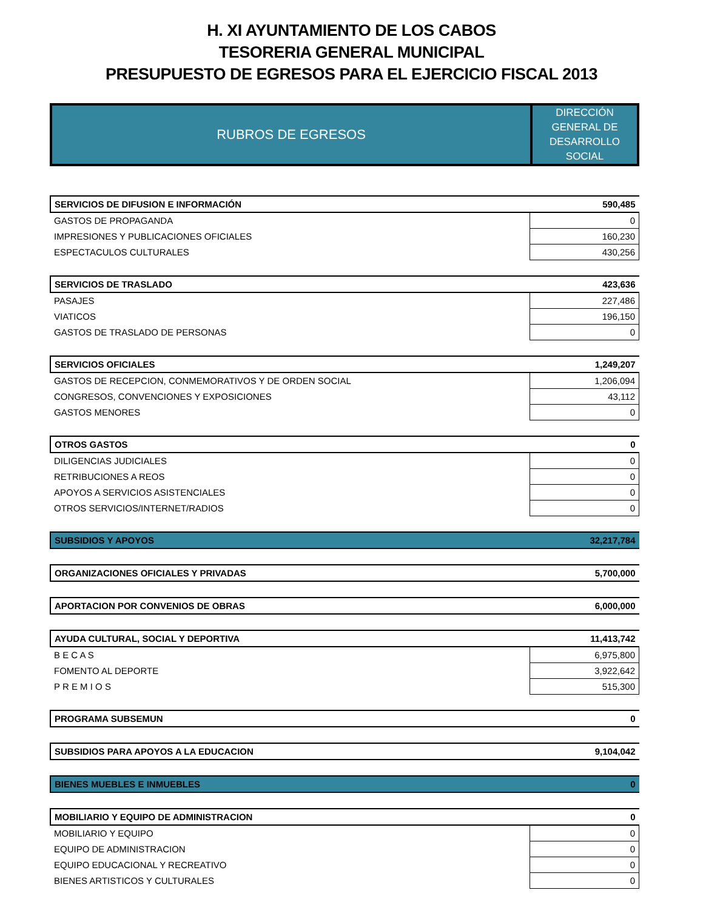H. XI AYUNTAMIENTO DE LOS CABOS
TESORERIA GENERAL MUNICIPAL
PRESUPUESTO DE EGRESOS PARA EL EJERCICIO FISCAL 2013
| RUBROS DE EGRESOS | DIRECCIÓN GENERAL DE DESARROLLO SOCIAL |
| SERVICIOS DE DIFUSION E INFORMACIÓN | 590,485 |
| GASTOS DE PROPAGANDA | 0 |
| IMPRESIONES Y PUBLICACIONES OFICIALES | 160,230 |
| ESPECTACULOS CULTURALES | 430,256 |
| SERVICIOS DE TRASLADO | 423,636 |
| PASAJES | 227,486 |
| VIATICOS | 196,150 |
| GASTOS DE TRASLADO DE PERSONAS | 0 |
| SERVICIOS OFICIALES | 1,249,207 |
| GASTOS DE RECEPCION, CONMEMORATIVOS Y DE ORDEN SOCIAL | 1,206,094 |
| CONGRESOS, CONVENCIONES Y EXPOSICIONES | 43,112 |
| GASTOS MENORES | 0 |
| OTROS GASTOS | 0 |
| DILIGENCIAS JUDICIALES | 0 |
| RETRIBUCIONES A REOS | 0 |
| APOYOS A SERVICIOS ASISTENCIALES | 0 |
| OTROS SERVICIOS/INTERNET/RADIOS | 0 |
| SUBSIDIOS Y APOYOS | 32,217,784 |
| ORGANIZACIONES OFICIALES Y PRIVADAS | 5,700,000 |
| APORTACION POR CONVENIOS DE OBRAS | 6,000,000 |
| AYUDA CULTURAL, SOCIAL Y DEPORTIVA | 11,413,742 |
| B E C A S | 6,975,800 |
| FOMENTO AL DEPORTE | 3,922,642 |
| P R E M I O S | 515,300 |
| PROGRAMA SUBSEMUN | 0 |
| SUBSIDIOS PARA APOYOS A LA EDUCACION | 9,104,042 |
| BIENES MUEBLES E INMUEBLES | 0 |
| MOBILIARIO Y EQUIPO DE ADMINISTRACION | 0 |
| MOBILIARIO Y EQUIPO | 0 |
| EQUIPO DE ADMINISTRACION | 0 |
| EQUIPO EDUCACIONAL Y RECREATIVO | 0 |
| BIENES ARTISTICOS Y CULTURALES | 0 |